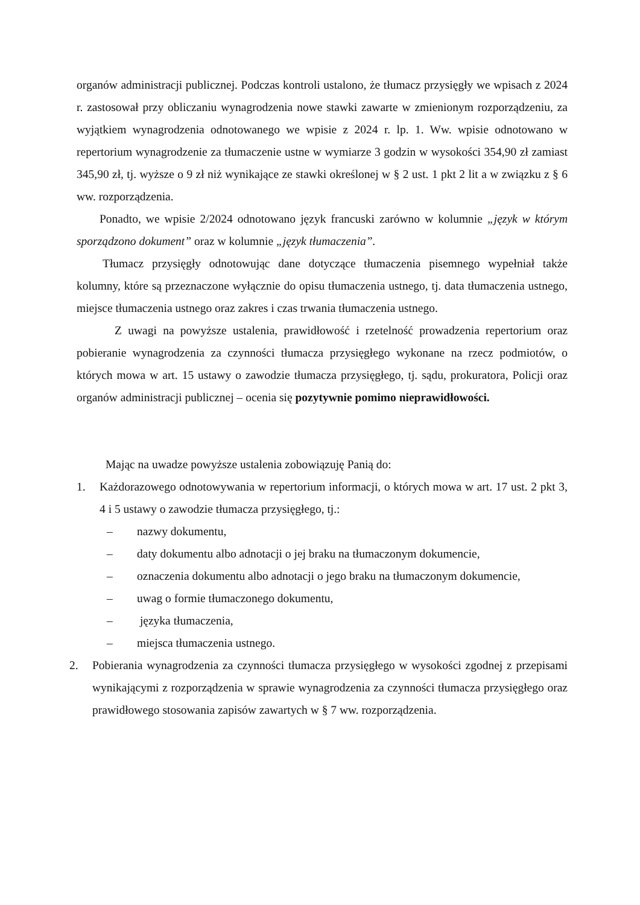organów administracji publicznej. Podczas kontroli ustalono, że tłumacz przysięgły we wpisach z 2024 r. zastosował przy obliczaniu wynagrodzenia nowe stawki zawarte w zmienionym rozporządzeniu, za wyjątkiem wynagrodzenia odnotowanego we wpisie z 2024 r. lp. 1. Ww. wpisie odnotowano w repertorium wynagrodzenie za tłumaczenie ustne w wymiarze 3 godzin w wysokości 354,90 zł zamiast 345,90 zł, tj. wyższe o 9 zł niż wynikające ze stawki określonej w § 2 ust. 1 pkt 2 lit a w związku z § 6 ww. rozporządzenia.
Ponadto, we wpisie 2/2024 odnotowano język francuski zarówno w kolumnie „język w którym sporządzono dokument” oraz w kolumnie „język tłumaczenia”.
Tłumacz przysięgły odnotowując dane dotyczące tłumaczenia pisemnego wypełniał także kolumny, które są przeznaczone wyłącznie do opisu tłumaczenia ustnego, tj. data tłumaczenia ustnego, miejsce tłumaczenia ustnego oraz zakres i czas trwania tłumaczenia ustnego.
Z uwagi na powyższe ustalenia, prawidłowość i rzetelność prowadzenia repertorium oraz pobieranie wynagrodzenia za czynności tłumacza przysięgłego wykonane na rzecz podmiotów, o których mowa w art. 15 ustawy o zawodzie tłumacza przysięgłego, tj. sądu, prokuratora, Policji oraz organów administracji publicznej – ocenia się pozytywnie pomimo nieprawidłowości.
Mając na uwadze powyższe ustalenia zobowiązuję Panią do:
1. Każdorazowego odnotowywania w repertorium informacji, o których mowa w art. 17 ust. 2 pkt 3, 4 i 5 ustawy o zawodzie tłumacza przysięgłego, tj.:
– nazwy dokumentu,
– daty dokumentu albo adnotacji o jej braku na tłumaczonym dokumencie,
– oznaczenia dokumentu albo adnotacji o jego braku na tłumaczonym dokumencie,
– uwag o formie tłumaczonego dokumentu,
– języka tłumaczenia,
– miejsca tłumaczenia ustnego.
2. Pobierania wynagrodzenia za czynności tłumacza przysięgłego w wysokości zgodnej z przepisami wynikającymi z rozporządzenia w sprawie wynagrodzenia za czynności tłumacza przysięgłego oraz prawidłowego stosowania zapisów zawartych w § 7 ww. rozporządzenia.